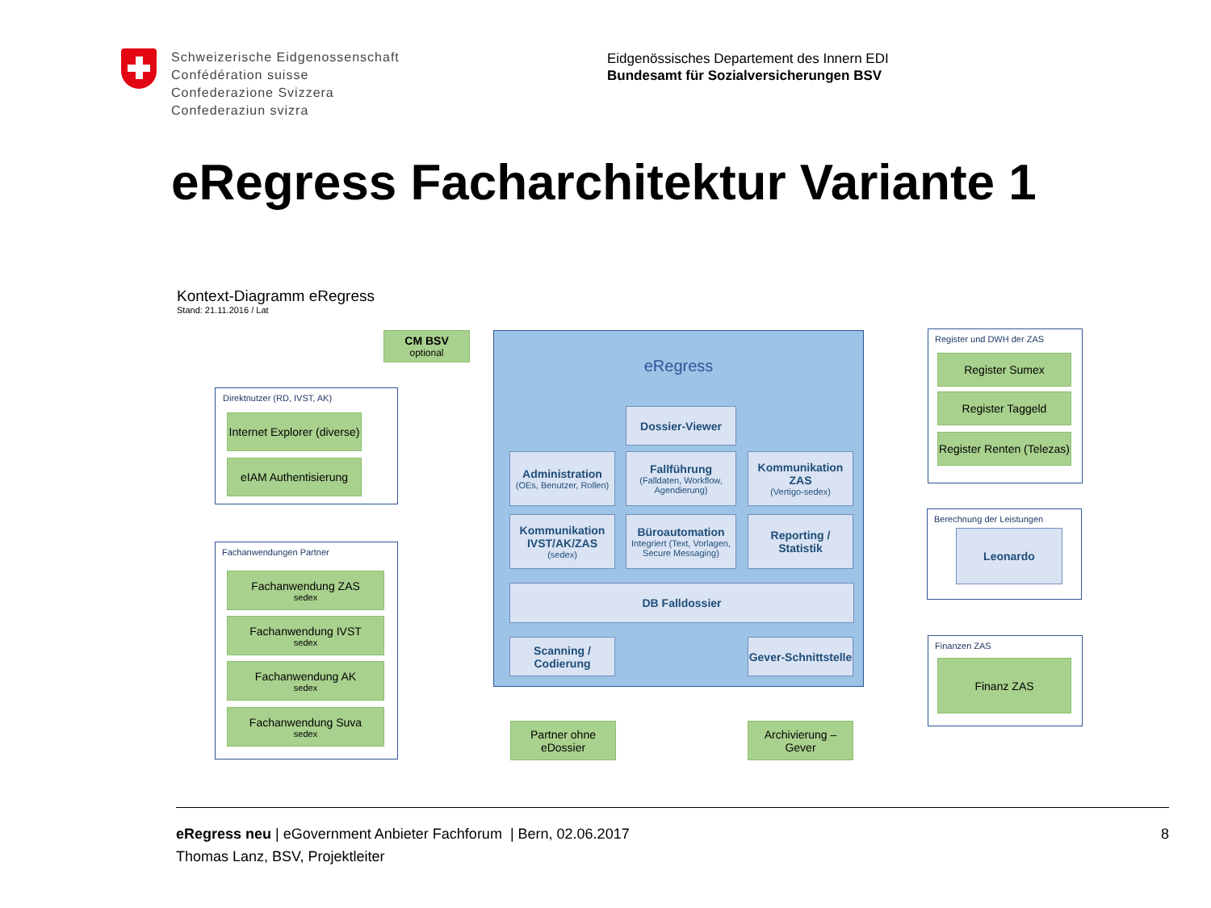Schweizerische Eidgenossenschaft
Confédération suisse
Confederazione Svizzera
Confederaziun svizra
Eidgenössisches Departement des Innern EDI
Bundesamt für Sozialversicherungen BSV
eRegress Facharchitektur Variante 1
Kontext-Diagramm eRegress
Stand: 21.11.2016 / Lat
eRegress
CM BSV
optional
Direktnutzer (RD, IVST, AK)
Internet Explorer (diverse)
eIAM Authentisierung
Fachanwendungen Partner
Fachanwendung ZAS
sedex
Fachanwendung IVST
sedex
Fachanwendung AK
sedex
Fachanwendung Suva
sedex
Dossier-Viewer
Administration
(OEs, Benutzer, Rollen)
Fallführung
(Falldaten, Workflow, Agendierung)
Kommunikation ZAS
(Vertigo-sedex)
Kommunikation IVST/AK/ZAS
(sedex)
Büroautomation
Integriert (Text, Vorlagen, Secure Messaging)
Reporting / Statistik
DB Falldossier
Scanning / Codierung
Gever-Schnittstelle
Partner ohne eDossier
Archivierung – Gever
Register und DWH der ZAS
Register Sumex
Register Taggeld
Register Renten (Telezas)
Berechnung der Leistungen
Leonardo
Finanzen ZAS
Finanz ZAS
eRegress neu | eGovernment Anbieter Fachforum | Bern, 02.06.2017 8
Thomas Lanz, BSV, Projektleiter